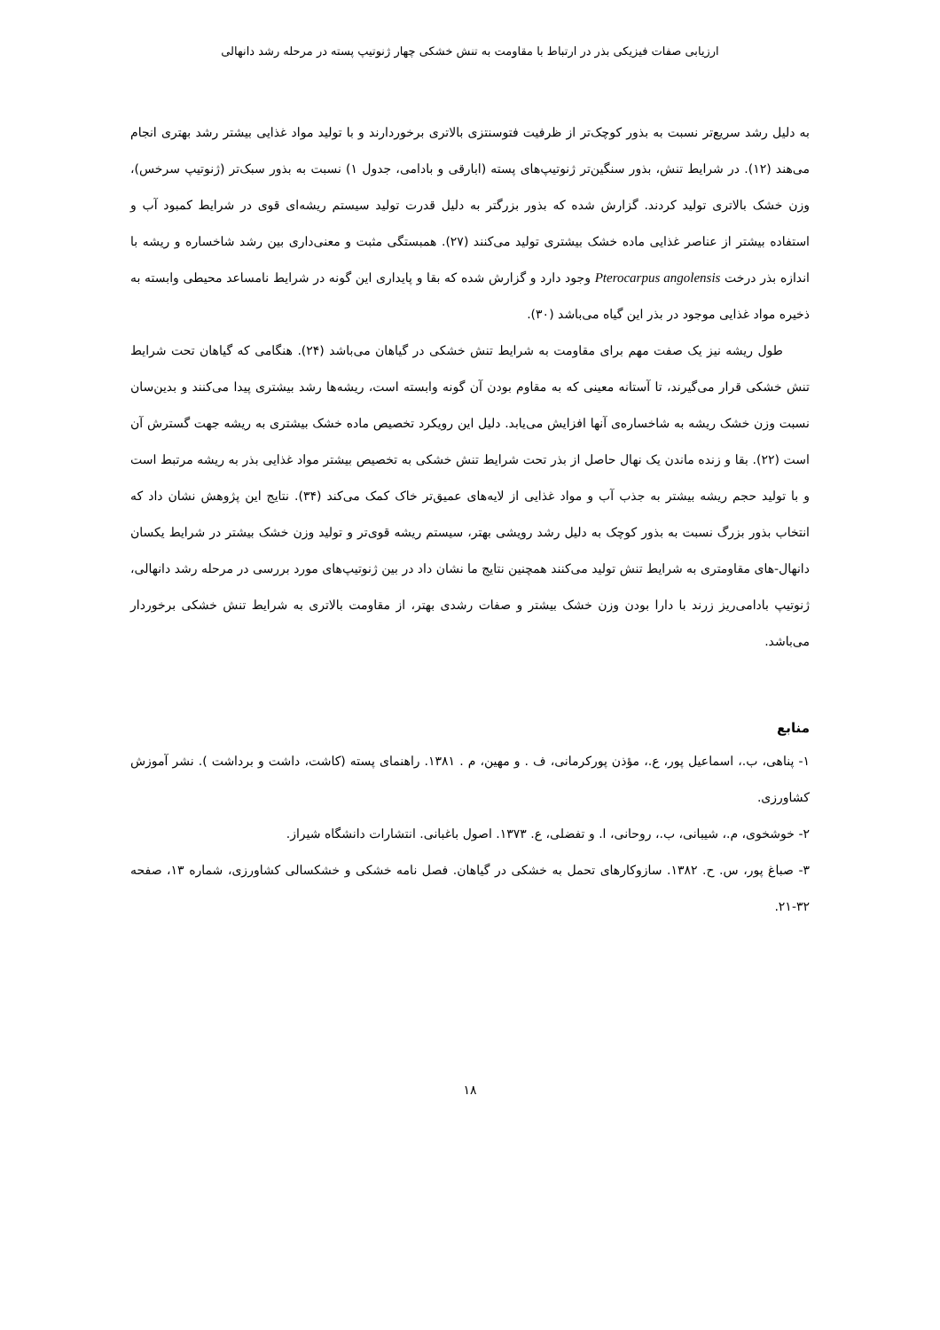ارزیابی صفات فیزیکی بذر در ارتباط با مقاومت به تنش خشکی چهار ژنوتیپ پسته در مرحله رشد دانهالی
به دلیل رشد سریع‌تر نسبت به بذور کوچک‌تر از ظرفیت فتوسنتزی بالاتری برخوردارند و با تولید مواد غذایی بیشتر رشد بهتری انجام می‌هند (۱۲). در شرایط تنش، بذور سنگین‌تر ژنوتیپ‌های پسته (ابارقی و بادامی، جدول ۱) نسبت به بذور سبک‌تر (ژنوتیپ سرخس)، وزن خشک بالاتری تولید کردند. گزارش شده که بذور بزرگتر به دلیل قدرت تولید سیستم ریشه‌ای قوی در شرایط کمبود آب و استفاده بیشتر از عناصر غذایی ماده خشک بیشتری تولید می‌کنند (۲۷). همبستگی مثبت و معنی‌داری بین رشد شاخساره و ریشه با اندازه بذر درخت Pterocarpus angolensis وجود دارد و گزارش شده که بقا و پایداری این گونه در شرایط نامساعد محیطی وابسته به ذخیره مواد غذایی موجود در بذر این گیاه می‌باشد (۳۰).
طول ریشه نیز یک صفت مهم برای مقاومت به شرایط تنش خشکی در گیاهان می‌باشد (۲۴). هنگامی که گیاهان تحت شرایط تنش خشکی قرار می‌گیرند، تا آستانه معینی که به مقاوم بودن آن گونه وابسته است، ریشه‌ها رشد بیشتری پیدا می‌کنند و بدین‌سان نسبت وزن خشک ریشه به شاخساره‌ی آنها افزایش می‌یابد. دلیل این رویکرد تخصیص ماده خشک بیشتری به ریشه جهت گسترش آن است (۲۲). بقا و زنده ماندن یک نهال حاصل از بذر تحت شرایط تنش خشکی به تخصیص بیشتر مواد غذایی بذر به ریشه مرتبط است و با تولید حجم ریشه بیشتر به جذب آب و مواد غذایی از لایه‌های عمیق‌تر خاک کمک می‌کند (۳۴). نتایج این پژوهش نشان داد که انتخاب بذور بزرگ نسبت به بذور کوچک به دلیل رشد رویشی بهتر، سیستم ریشه قوی‌تر و تولید وزن خشک بیشتر در شرایط یکسان دانهال-های مقاومتری به شرایط تنش تولید می‌کنند همچنین نتایج ما نشان داد در بین ژنوتیپ‌های مورد بررسی در مرحله رشد دانهالی، ژنوتیپ بادامی‌ریز زرند با دارا بودن وزن خشک بیشتر و صفات رشدی بهتر، از مقاومت بالاتری به شرایط تنش خشکی برخوردار می‌باشد.
منابع
۱- پناهی، ب.، اسماعیل پور، ع.، مؤذن پورکرمانی، ف . و مهین، م . ۱۳۸۱. راهنمای پسته (کاشت، داشت و برداشت ). نشر آموزش کشاورزی.
۲- خوشخوی، م.، شیبانی، ب.، روحانی، ا. و تفضلی، ع. ۱۳۷۳. اصول باغبانی. انتشارات دانشگاه شیراز.
۳- صباغ پور، س. ح. ۱۳۸۲. سازوکارهای تحمل به خشکی در گیاهان. فصل نامه خشکی و خشکسالی کشاورزی، شماره ۱۳، صفحه ۳۲-۲۱.
۱۸